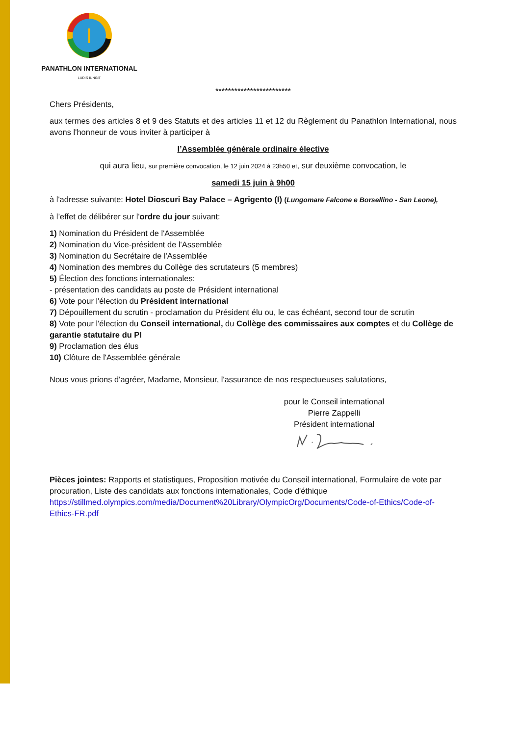PANATHLON INTERNATIONAL
LUDIS IUNGIT
************************
Chers Présidents,
aux termes des articles 8 et 9 des Statuts et des articles 11 et 12 du Règlement du Panathlon International, nous avons l'honneur de vous inviter à participer à
l’Assemblée générale ordinaire élective
qui aura lieu, sur première convocation, le 12 juin 2024 à 23h50 et, sur deuxième convocation, le
samedi 15 juin à 9h00
à l'adresse suivante: Hotel Dioscuri Bay Palace – Agrigento (I) (Lungomare Falcone e Borsellino - San Leone),
à l’effet de délibérer sur l'ordre du jour suivant:
1) Nomination du Président de l'Assemblée
2) Nomination du Vice-président de l'Assemblée
3) Nomination du Secrétaire de l'Assemblée
4) Nomination des membres du Collège des scrutateurs (5 membres)
5) Élection des fonctions internationales:
- présentation des candidats au poste de Président international
6) Vote pour l'élection du Président international
7) Dépouillement du scrutin - proclamation du Président élu ou, le cas échéant, second tour de scrutin
8) Vote pour l'élection du Conseil international, du Collège des commissaires aux comptes et du Collège de garantie statutaire du PI
9) Proclamation des élus
10) Clôture de l'Assemblée générale
Nous vous prions d'agréer, Madame, Monsieur, l'assurance de nos respectueuses salutations,
pour le Conseil international
Pierre Zappelli
Président international
Pièces jointes: Rapports et statistiques, Proposition motivée du Conseil international, Formulaire de vote par procuration, Liste des candidats aux fonctions internationales, Code d'éthique https://stillmed.olympics.com/media/Document%20Library/OlympicOrg/Documents/Code-of-Ethics/Code-of-Ethics-FR.pdf